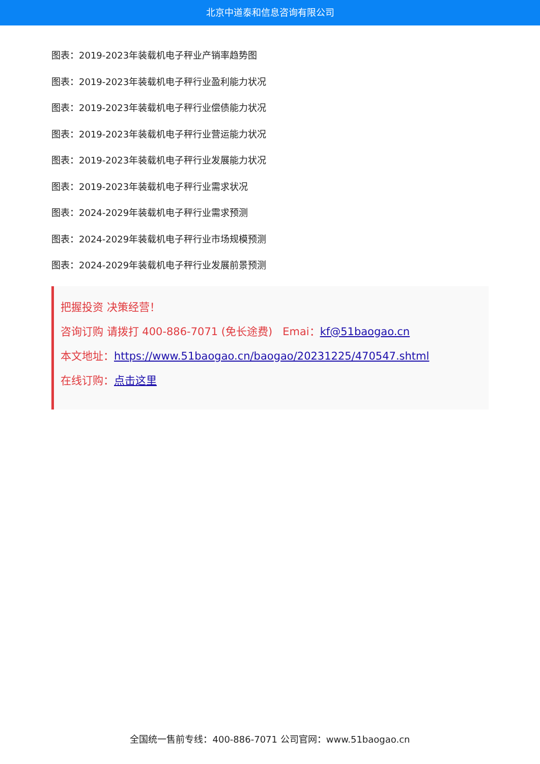北京中道泰和信息咨询有限公司
图表：2019-2023年装载机电子秤业产销率趋势图
图表：2019-2023年装载机电子秤行业盈利能力状况
图表：2019-2023年装载机电子秤行业偿债能力状况
图表：2019-2023年装载机电子秤行业营运能力状况
图表：2019-2023年装载机电子秤行业发展能力状况
图表：2019-2023年装载机电子秤行业需求状况
图表：2024-2029年装载机电子秤行业需求预测
图表：2024-2029年装载机电子秤行业市场规模预测
图表：2024-2029年装载机电子秤行业发展前景预测
把握投资 决策经营！
咨询订购 请拨打 400-886-7071 (免长途费) Emai：kf@51baogao.cn
本文地址：https://www.51baogao.cn/baogao/20231225/470547.shtml
在线订购：点击这里
全国统一售前专线：400-886-7071 公司官网：www.51baogao.cn